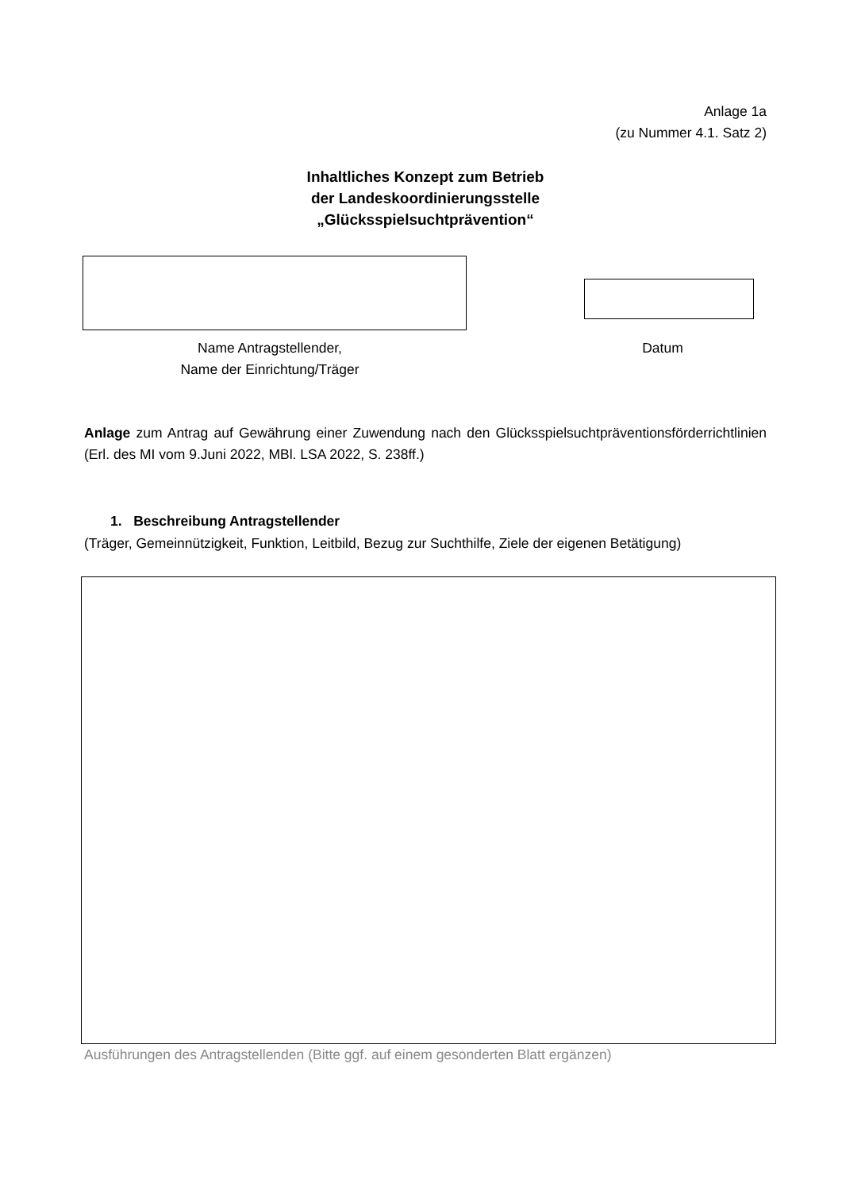Anlage 1a
(zu Nummer 4.1. Satz 2)
Inhaltliches Konzept zum Betrieb
der Landeskoordinierungsstelle
„Glücksspielsuchtprävention“
Name Antragstellender,
Name der Einrichtung/Träger
Datum
Anlage zum Antrag auf Gewährung einer Zuwendung nach den Glücksspielsuchtpräventionsförderrichtlinien (Erl. des MI vom 9.Juni 2022, MBl. LSA 2022, S. 238ff.)
1. Beschreibung Antragstellender
(Träger, Gemeinnützigkeit, Funktion, Leitbild, Bezug zur Suchthilfe, Ziele der eigenen Betätigung)
Ausführungen des Antragstellenden (Bitte ggf. auf einem gesonderten Blatt ergänzen)